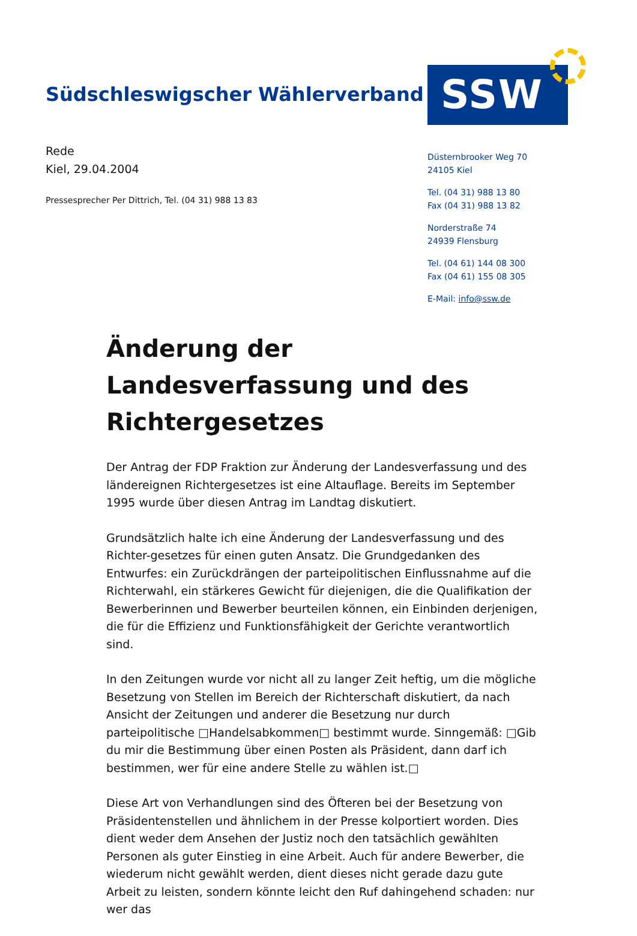Südschleswigscher Wählerverband
SSW
Rede
Kiel, 29.04.2004
Pressesprecher Per Dittrich, Tel. (04 31) 988 13 83
Düsternbrooker Weg 70
24105 Kiel
Tel. (04 31) 988 13 80
Fax (04 31) 988 13 82
Norderstraße 74
24939 Flensburg
Tel. (04 61) 144 08 300
Fax (04 61) 155 08 305
E-Mail: info@ssw.de
Änderung der Landesverfassung und des Richtergesetzes
Der Antrag der FDP Fraktion zur Änderung der Landesverfassung und des ländereignen Richtergesetzes ist eine Altauflage. Bereits im September 1995 wurde über diesen Antrag im Landtag diskutiert.
Grundsätzlich halte ich eine Änderung der Landesverfassung und des Richter-gesetzes für einen guten Ansatz. Die Grundgedanken des Entwurfes: ein Zurückdrängen der parteipolitischen Einflussnahme auf die Richterwahl, ein stärkeres Gewicht für diejenigen, die die Qualifikation der Bewerberinnen und Bewerber beurteilen können, ein Einbinden derjenigen, die für die Effizienz und Funktionsfähigkeit der Gerichte verantwortlich sind.
In den Zeitungen wurde vor nicht all zu langer Zeit heftig, um die mögliche Besetzung von Stellen im Bereich der Richterschaft diskutiert, da nach Ansicht der Zeitungen und anderer die Besetzung nur durch parteipolitische □Handelsabkommen□ bestimmt wurde. Sinngemäß: □Gib du mir die Bestimmung über einen Posten als Präsident, dann darf ich bestimmen, wer für eine andere Stelle zu wählen ist.□
Diese Art von Verhandlungen sind des Öfteren bei der Besetzung von Präsidentenstellen und ähnlichem in der Presse kolportiert worden. Dies dient weder dem Ansehen der Justiz noch den tatsächlich gewählten Personen als guter Einstieg in eine Arbeit. Auch für andere Bewerber, die wiederum nicht gewählt werden, dient dieses nicht gerade dazu gute Arbeit zu leisten, sondern könnte leicht den Ruf dahingehend schaden: nur wer das